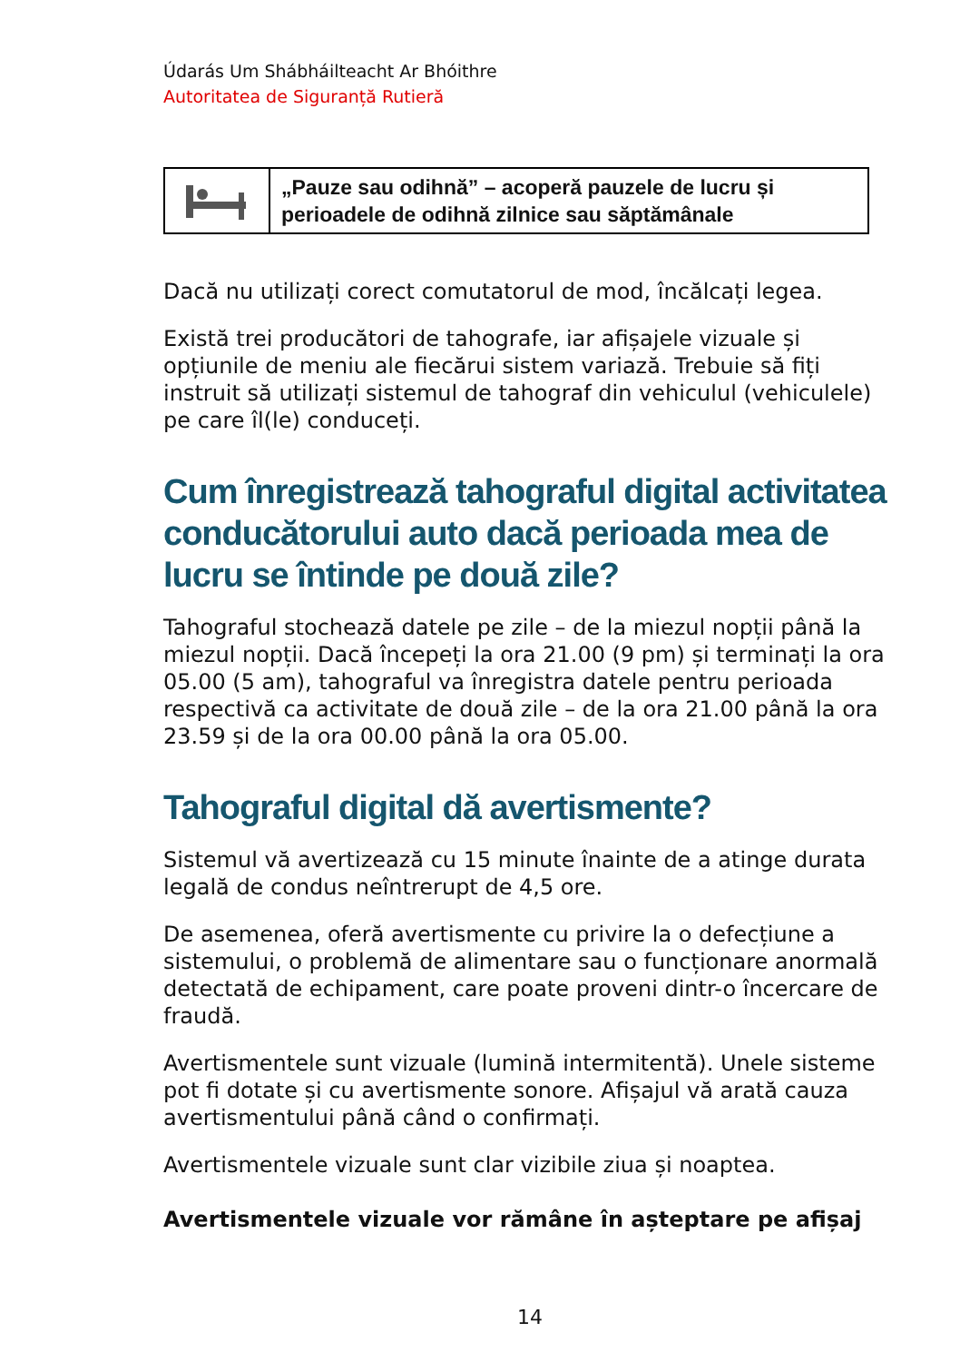Údarás Um Shábháilteacht Ar Bhóithre
Autoritatea de Siguranță Rutieră
| | „Pauze sau odihnă” – acoperă pauzele de lucru și perioadele de odihnă zilnice sau săptămânale |
Dacă nu utilizați corect comutatorul de mod, încălcați legea.
Există trei producători de tahografe, iar afișajele vizuale și opțiunile de meniu ale fiecărui sistem variază. Trebuie să fiți instruit să utilizați sistemul de tahograf din vehiculul (vehiculele) pe care îl(le) conduceți.
Cum înregistrează tahograful digital activitatea conducătorului auto dacă perioada mea de lucru se întinde pe două zile?
Tahograful stochează datele pe zile – de la miezul nopții până la miezul nopții. Dacă începeți la ora 21.00 (9 pm) și terminați la ora 05.00 (5 am), tahograful va înregistra datele pentru perioada respectivă ca activitate de două zile – de la ora 21.00 până la ora 23.59 și de la ora 00.00 până la ora 05.00.
Tahograful digital dă avertismente?
Sistemul vă avertizează cu 15 minute înainte de a atinge durata legală de condus neîntrerupt de 4,5 ore.
De asemenea, oferă avertismente cu privire la o defecțiune a sistemului, o problemă de alimentare sau o funcționare anormală detectată de echipament, care poate proveni dintr-o încercare de fraudă.
Avertismentele sunt vizuale (lumină intermitentă). Unele sisteme pot fi dotate și cu avertismente sonore. Afișajul vă arată cauza avertismentului până când o confirmați.
Avertismentele vizuale sunt clar vizibile ziua și noaptea.
Avertismentele vizuale vor rămâne în așteptare pe afișaj
14